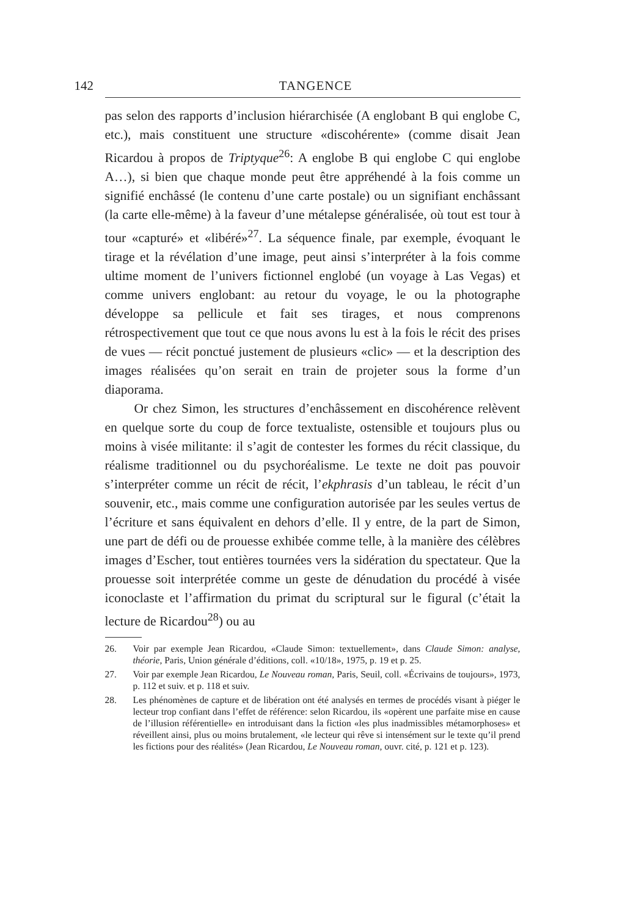142 TANGENCE
pas selon des rapports d’inclusion hiérarchisée (A englobant B qui englobe C, etc.), mais constituent une structure «discohérente» (comme disait Jean Ricardou à propos de Triptyque<sup>26</sup>: A englobe B qui englobe C qui englobe A…), si bien que chaque monde peut être appréhendé à la fois comme un signifié enchâssé (le contenu d’une carte postale) ou un signifiant enchâssant (la carte elle-même) à la faveur d’une métalepse généralisée, où tout est tour à tour «capturé» et «libéré»<sup>27</sup>. La séquence finale, par exemple, évoquant le tirage et la révélation d’une image, peut ainsi s’interpréter à la fois comme ultime moment de l’univers fictionnel englobé (un voyage à Las Vegas) et comme univers englobant: au retour du voyage, le ou la photographe développe sa pellicule et fait ses tirages, et nous comprenons rétrospectivement que tout ce que nous avons lu est à la fois le récit des prises de vues — récit ponctué justement de plusieurs «clic» — et la description des images réalisées qu’on serait en train de projeter sous la forme d’un diaporama.
Or chez Simon, les structures d’enchâssement en discohérence relèvent en quelque sorte du coup de force textualiste, ostensible et toujours plus ou moins à visée militante: il s’agit de contester les formes du récit classique, du réalisme traditionnel ou du psychoréalisme. Le texte ne doit pas pouvoir s’interpréter comme un récit de récit, l’ekphrasis d’un tableau, le récit d’un souvenir, etc., mais comme une configuration autorisée par les seules vertus de l’écriture et sans équivalent en dehors d’elle. Il y entre, de la part de Simon, une part de défi ou de prouesse exhibée comme telle, à la manière des célèbres images d’Escher, tout entières tournées vers la sidération du spectateur. Que la prouesse soit interprétée comme un geste de dénudation du procédé à visée iconoclaste et l’affirmation du primat du scriptural sur le figural (c’était la lecture de Ricardou<sup>28</sup>) ou au
26. Voir par exemple Jean Ricardou, «Claude Simon: textuellement», dans Claude Simon: analyse, théorie, Paris, Union générale d’éditions, coll. «10/18», 1975, p. 19 et p. 25.
27. Voir par exemple Jean Ricardou, Le Nouveau roman, Paris, Seuil, coll. «Écrivains de toujours», 1973, p. 112 et suiv. et p. 118 et suiv.
28. Les phénomènes de capture et de libération ont été analysés en termes de procédés visant à piéger le lecteur trop confiant dans l’effet de référence: selon Ricardou, ils «opèrent une parfaite mise en cause de l’illusion référentielle» en introduisant dans la fiction «les plus inadmissibles métamorphoses» et réveillent ainsi, plus ou moins brutalement, «le lecteur qui rêve si intensément sur le texte qu’il prend les fictions pour des réalités» (Jean Ricardou, Le Nouveau roman, ouvr. cité, p. 121 et p. 123).